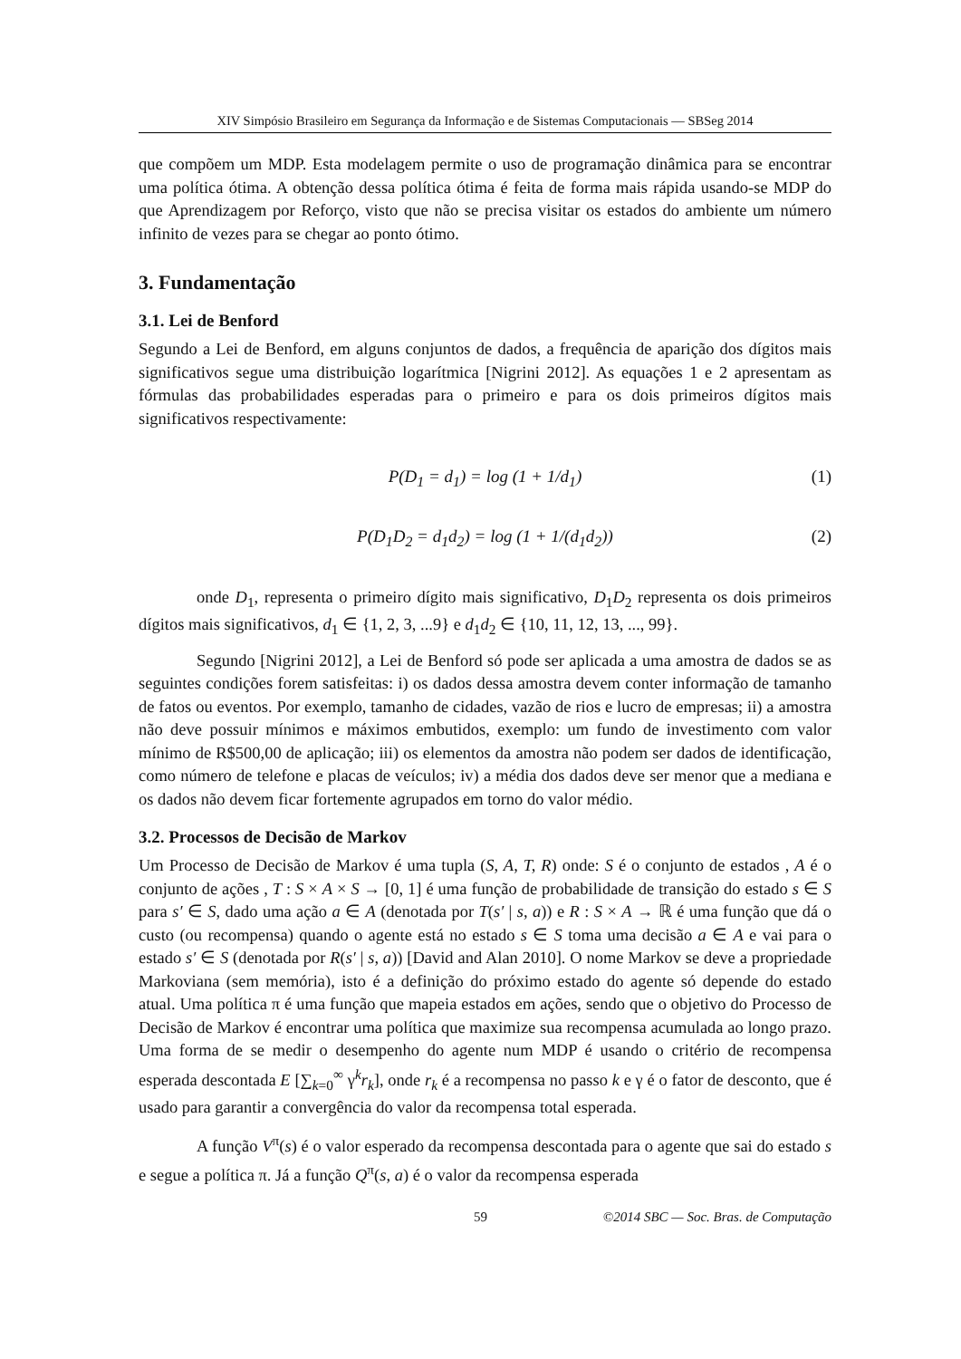XIV Simpósio Brasileiro em Segurança da Informação e de Sistemas Computacionais — SBSeg 2014
que compõem um MDP. Esta modelagem permite o uso de programação dinâmica para se encontrar uma política ótima. A obtenção dessa política ótima é feita de forma mais rápida usando-se MDP do que Aprendizagem por Reforço, visto que não se precisa visitar os estados do ambiente um número infinito de vezes para se chegar ao ponto ótimo.
3. Fundamentação
3.1. Lei de Benford
Segundo a Lei de Benford, em alguns conjuntos de dados, a frequência de aparição dos dígitos mais significativos segue uma distribuição logarítmica [Nigrini 2012]. As equações 1 e 2 apresentam as fórmulas das probabilidades esperadas para o primeiro e para os dois primeiros dígitos mais significativos respectivamente:
P(D<sub>1</sub> = d<sub>1</sub>) = log (1 + 1/d<sub>1</sub>) (1)
P(D<sub>1</sub>D<sub>2</sub> = d<sub>1</sub>d<sub>2</sub>) = log (1 + 1/(d<sub>1</sub>d<sub>2</sub>)) (2)
onde D<sub>1</sub>, representa o primeiro dígito mais significativo, D<sub>1</sub>D<sub>2</sub> representa os dois primeiros dígitos mais significativos, d<sub>1</sub> ∈ {1, 2, 3, ...9} e d<sub>1</sub>d<sub>2</sub> ∈ {10, 11, 12, 13, ..., 99}.
Segundo [Nigrini 2012], a Lei de Benford só pode ser aplicada a uma amostra de dados se as seguintes condições forem satisfeitas: i) os dados dessa amostra devem conter informação de tamanho de fatos ou eventos. Por exemplo, tamanho de cidades, vazão de rios e lucro de empresas; ii) a amostra não deve possuir mínimos e máximos embutidos, exemplo: um fundo de investimento com valor mínimo de R$500,00 de aplicação; iii) os elementos da amostra não podem ser dados de identificação, como número de telefone e placas de veículos; iv) a média dos dados deve ser menor que a mediana e os dados não devem ficar fortemente agrupados em torno do valor médio.
3.2. Processos de Decisão de Markov
Um Processo de Decisão de Markov é uma tupla (S, A, T, R) onde: S é o conjunto de estados , A é o conjunto de ações , T : S × A × S → [0, 1] é uma função de probabilidade de transição do estado s ∈ S para s′ ∈ S, dado uma ação a ∈ A (denotada por T(s′ | s, a)) e R : S × A → ℝ é uma função que dá o custo (ou recompensa) quando o agente está no estado s ∈ S toma uma decisão a ∈ A e vai para o estado s′ ∈ S (denotada por R(s′ | s, a)) [David and Alan 2010]. O nome Markov se deve a propriedade Markoviana (sem memória), isto é a definição do próximo estado do agente só depende do estado atual. Uma política π é uma função que mapeia estados em ações, sendo que o objetivo do Processo de Decisão de Markov é encontrar uma política que maximize sua recompensa acumulada ao longo prazo. Uma forma de se medir o desempenho do agente num MDP é usando o critério de recompensa esperada descontada E [∑<sub>k=0</sub><sup>∞</sup> γ<sup>k</sup>r<sub>k</sub>], onde r<sub>k</sub> é a recompensa no passo k e γ é o fator de desconto, que é usado para garantir a convergência do valor da recompensa total esperada.
A função V<sup>π</sup>(s) é o valor esperado da recompensa descontada para o agente que sai do estado s e segue a política π. Já a função Q<sup>π</sup>(s, a) é o valor da recompensa esperada
59 ©2014 SBC — Soc. Bras. de Computação